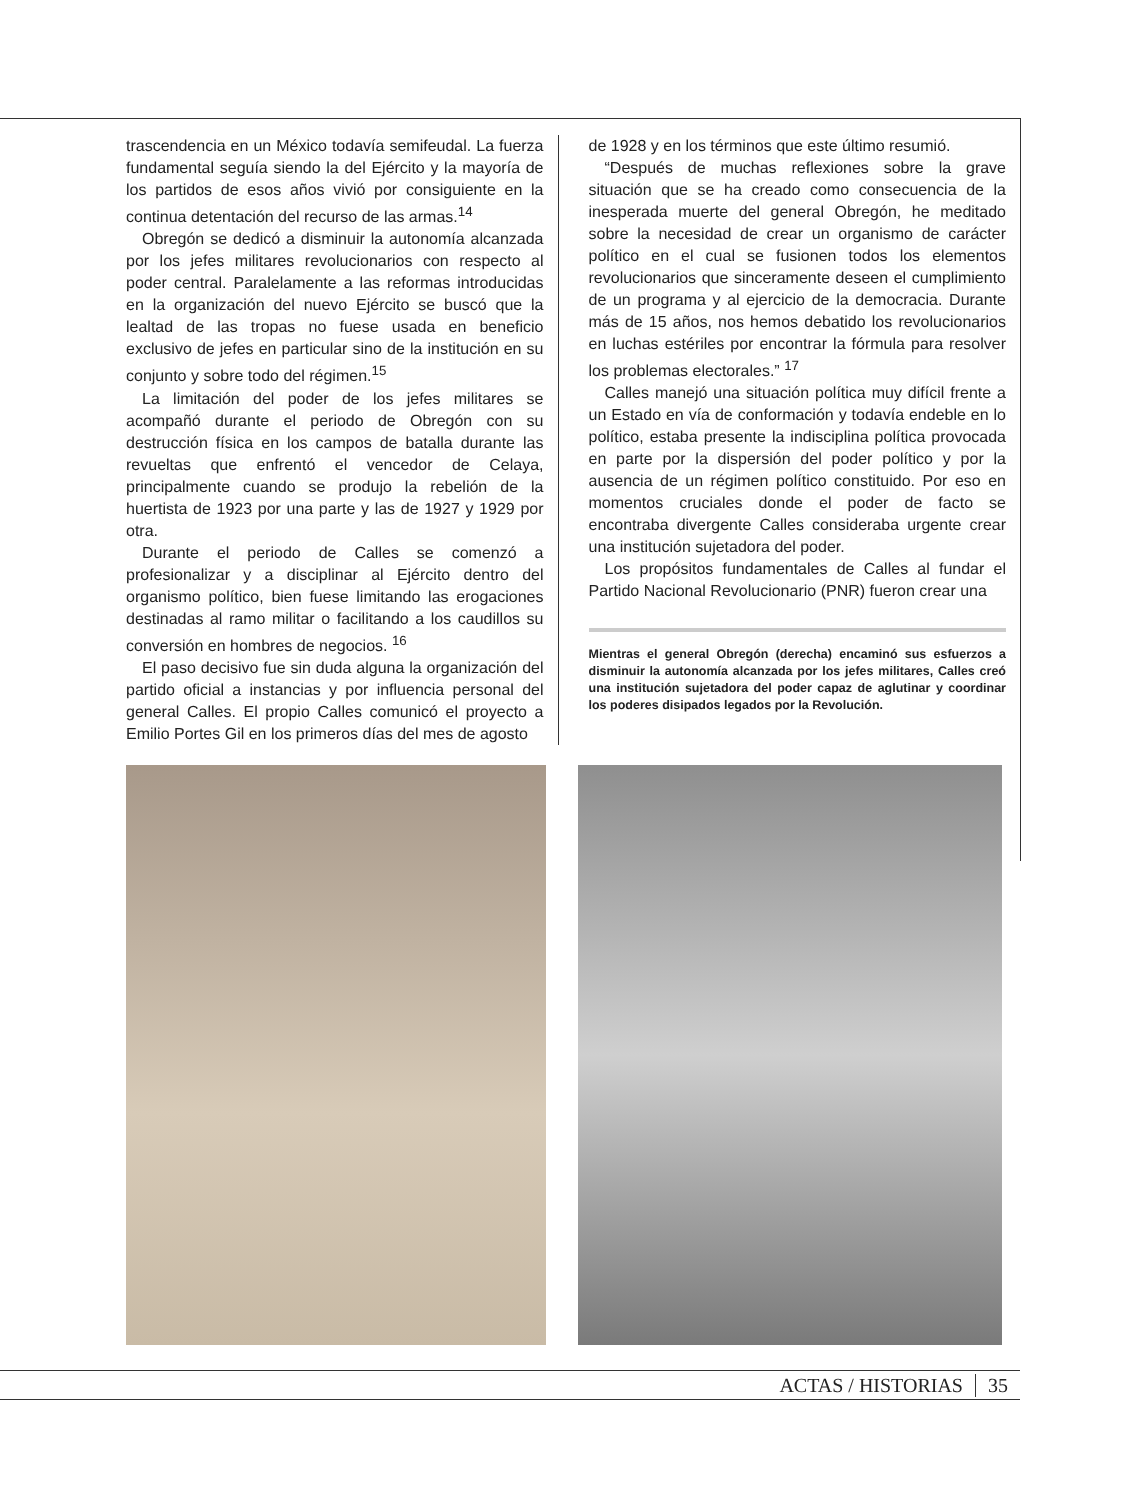trascendencia en un México todavía semifeudal. La fuerza fundamental seguía siendo la del Ejército y la mayoría de los partidos de esos años vivió por consiguiente en la continua detentación del recurso de las armas.<sup>14</sup>
Obregón se dedicó a disminuir la autonomía alcanzada por los jefes militares revolucionarios con respecto al poder central. Paralelamente a las reformas introducidas en la organización del nuevo Ejército se buscó que la lealtad de las tropas no fuese usada en beneficio exclusivo de jefes en particular sino de la institución en su conjunto y sobre todo del régimen.<sup>15</sup>
La limitación del poder de los jefes militares se acompañó durante el periodo de Obregón con su destrucción física en los campos de batalla durante las revueltas que enfrentó el vencedor de Celaya, principalmente cuando se produjo la rebelión de la huertista de 1923 por una parte y las de 1927 y 1929 por otra.
Durante el periodo de Calles se comenzó a profesionalizar y a disciplinar al Ejército dentro del organismo político, bien fuese limitando las erogaciones destinadas al ramo militar o facilitando a los caudillos su conversión en hombres de negocios. <sup>16</sup>
El paso decisivo fue sin duda alguna la organización del partido oficial a instancias y por influencia personal del general Calles. El propio Calles comunicó el proyecto a Emilio Portes Gil en los primeros días del mes de agosto
de 1928 y en los términos que este último resumió.
“Después de muchas reflexiones sobre la grave situación que se ha creado como consecuencia de la inesperada muerte del general Obregón, he meditado sobre la necesidad de crear un organismo de carácter político en el cual se fusionen todos los elementos revolucionarios que sinceramente deseen el cumplimiento de un programa y al ejercicio de la democracia. Durante más de 15 años, nos hemos debatido los revolucionarios en luchas estériles por encontrar la fórmula para resolver los problemas electorales.” <sup>17</sup>
Calles manejó una situación política muy difícil frente a un Estado en vía de conformación y todavía endeble en lo político, estaba presente la indisciplina política provocada en parte por la dispersión del poder político y por la ausencia de un régimen político constituido. Por eso en momentos cruciales donde el poder de facto se encontraba divergente Calles consideraba urgente crear una institución sujetadora del poder.
Los propósitos fundamentales de Calles al fundar el Partido Nacional Revolucionario (PNR) fueron crear una
Mientras el general Obregón (derecha) encaminó sus esfuerzos a disminuir la autonomía alcanzada por los jefes militares, Calles creó una institución sujetadora del poder capaz de aglutinar y coordinar los poderes disipados legados por la Revolución.
ACTAS / HISTORIAS 35